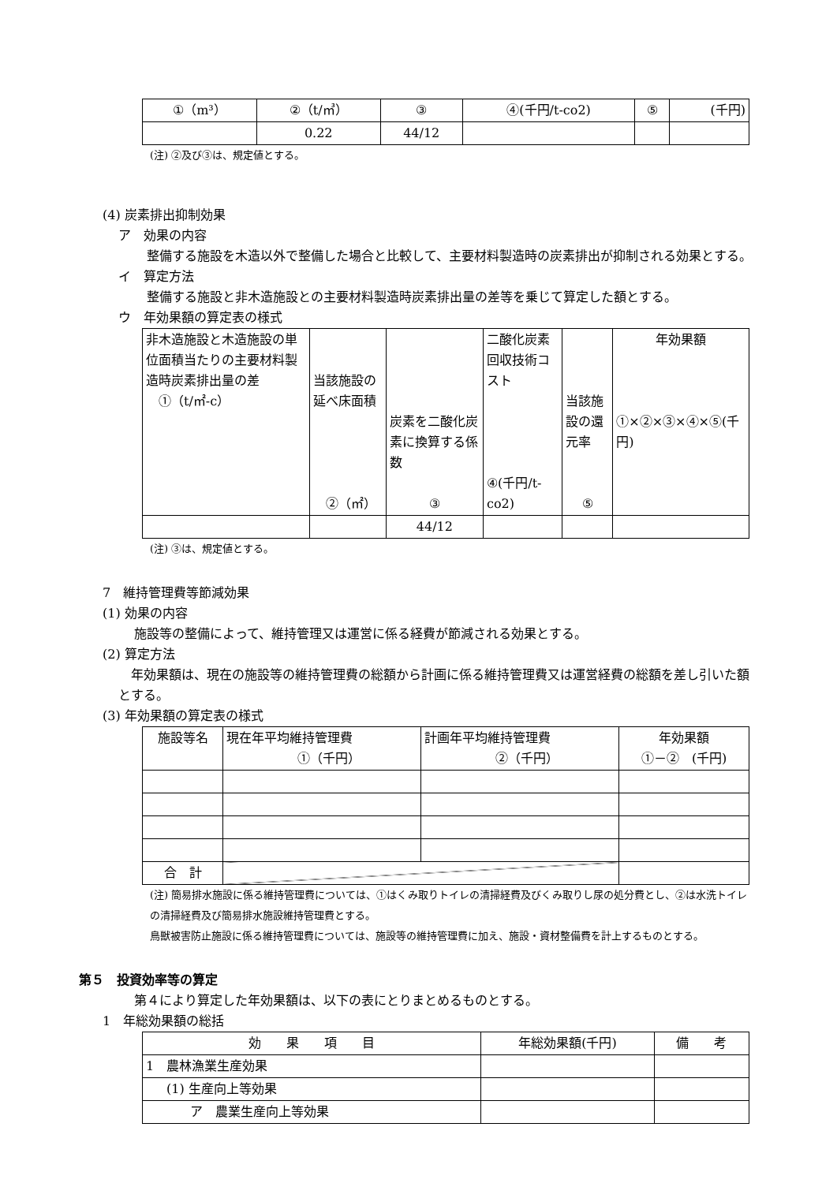| ①（m³） | ②（t/㎥） | ③ | ④(千円/t-co2) | ⑤ | (千円) |
| | 0.22 | 44/12 | | | |
(注) ②及び③は、規定値とする。
(4) 炭素排出抑制効果
ア　効果の内容
　整備する施設を木造以外で整備した場合と比較して、主要材料製造時の炭素排出が抑制される効果とする。
イ　算定方法
　整備する施設と非木造施設との主要材料製造時炭素排出量の差等を乗じて算定した額とする。
ウ　年効果額の算定表の様式
| 非木造施設と木造施設の単位面積当たりの主要材料製造時炭素排出量の差 ①（t/㎡-c） | 当該施設の延べ床面積 ②（㎡） | 炭素を二酸化炭素に換算する係数 ③ | 二酸化炭素回収技術コスト ④(千円/t-co2) | 当該施設の還元率 ⑤ | 年効果額 ①×②×③×④×⑤(千円) |
| | | 44/12 | | | |
(注) ③は、規定値とする。
7　維持管理費等節減効果
(1) 効果の内容
施設等の整備によって、維持管理又は運営に係る経費が節減される効果とする。
(2) 算定方法
　年効果額は、現在の施設等の維持管理費の総額から計画に係る維持管理費又は運営経費の総額を差し引いた額とする。
(3) 年効果額の算定表の様式
| 施設等名 | 現在年平均維持管理費 ①（千円） | 計画年平均維持管理費 ②（千円） | 年効果額 ①－② (千円) |
| 合 計 | | | |
(注) 簡易排水施設に係る維持管理費については、①はくみ取りトイレの清掃経費及びくみ取りし尿の処分費とし、②は水洗トイレの清掃経費及び簡易排水施設維持管理費とする。
鳥獣被害防止施設に係る維持管理費については、施設等の維持管理費に加え、施設・資材整備費を計上するものとする。
第５　投資効率等の算定
第４により算定した年効果額は、以下の表にとりまとめるものとする。
1　年総効果額の総括
| 効 果 項 目 | 年総効果額(千円) | 備 考 |
| 1 農林漁業生産効果 | | |
| (1) 生産向上等効果 | | |
| ア 農業生産向上等効果 | | |